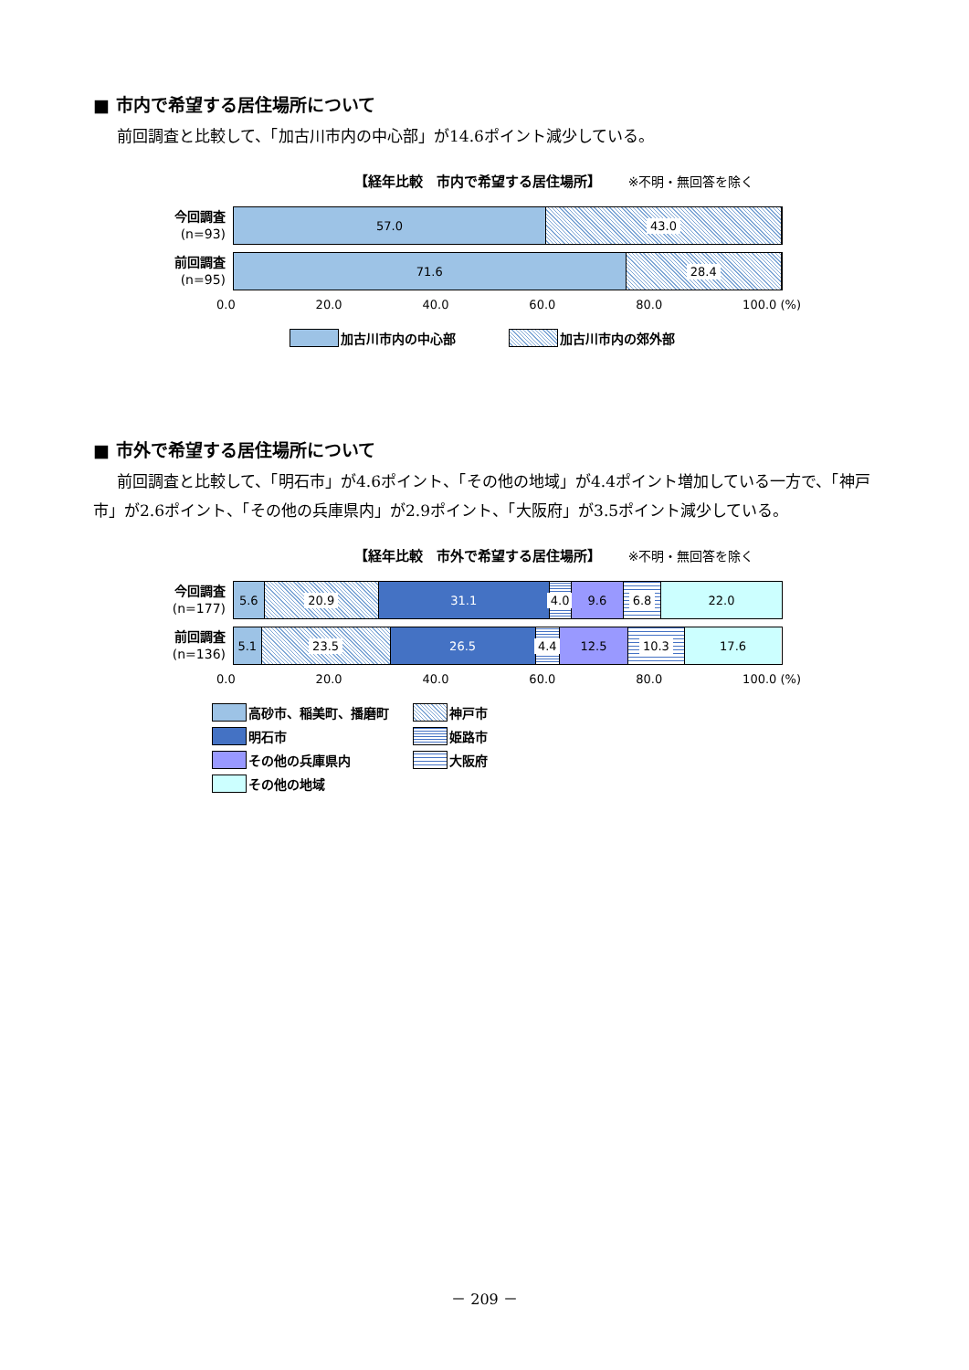■ 市内で希望する居住場所について
前回調査と比較して、「加古川市内の中心部」が14.6ポイント減少している。
【経年比較　市内で希望する居住場所】 ※不明・無回答を除く
今回調査
(n=93)
57.0 43.0
前回調査
(n=95)
71.6 28.4
0.0 20.0 40.0 60.0 80.0 100.0 (%)
加古川市内の中心部 加古川市内の郊外部
■ 市外で希望する居住場所について
前回調査と比較して、「明石市」が4.6ポイント、「その他の地域」が4.4ポイント増加している一方で、「神戸市」が2.6ポイント、「その他の兵庫県内」が2.9ポイント、「大阪府」が3.5ポイント減少している。
【経年比較　市外で希望する居住場所】 ※不明・無回答を除く
今回調査
(n=177)
5.6 20.9 31.1 4.0 9.6 6.8 22.0
前回調査
(n=136)
5.1 23.5 26.5 4.4 12.5 10.3 17.6
0.0 20.0 40.0 60.0 80.0 100.0 (%)
高砂市、稲美町、播磨町 神戸市 明石市 姫路市 その他の兵庫県内 大阪府 その他の地域
－ 209 －